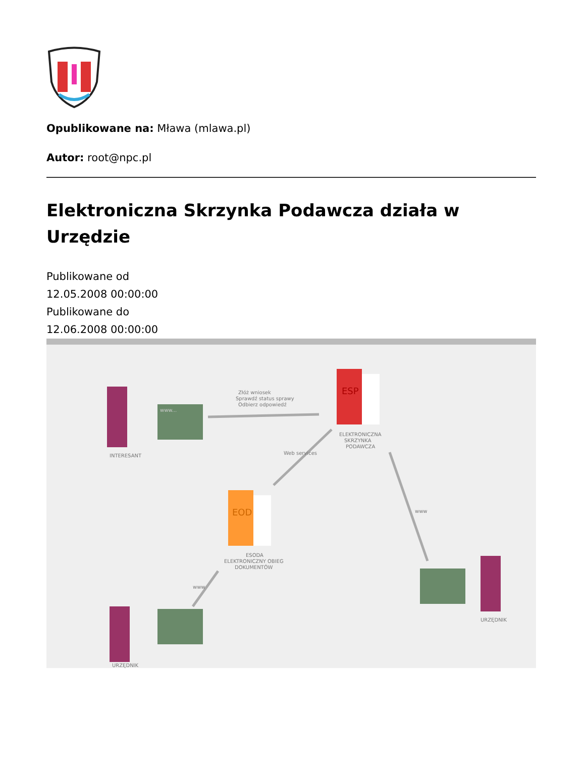Opublikowane na: Mława (mlawa.pl)
Autor: root@npc.pl
Elektroniczna Skrzynka Podawcza działa w Urzędzie
Publikowane od
12.05.2008 00:00:00
Publikowane do
12.06.2008 00:00:00
ESP
ELEKTRONICZNA
SKRZYNKA
PODAWCZA
EOD
ESODA
ELEKTRONICZNY OBIEG
DOKUMENTÓW
www...
INTERESANT
Złóż wniosek
Sprawdź status sprawy
Odbierz odpowiedź
Web services
www
www
URZĘDNIK
URZĘDNIK